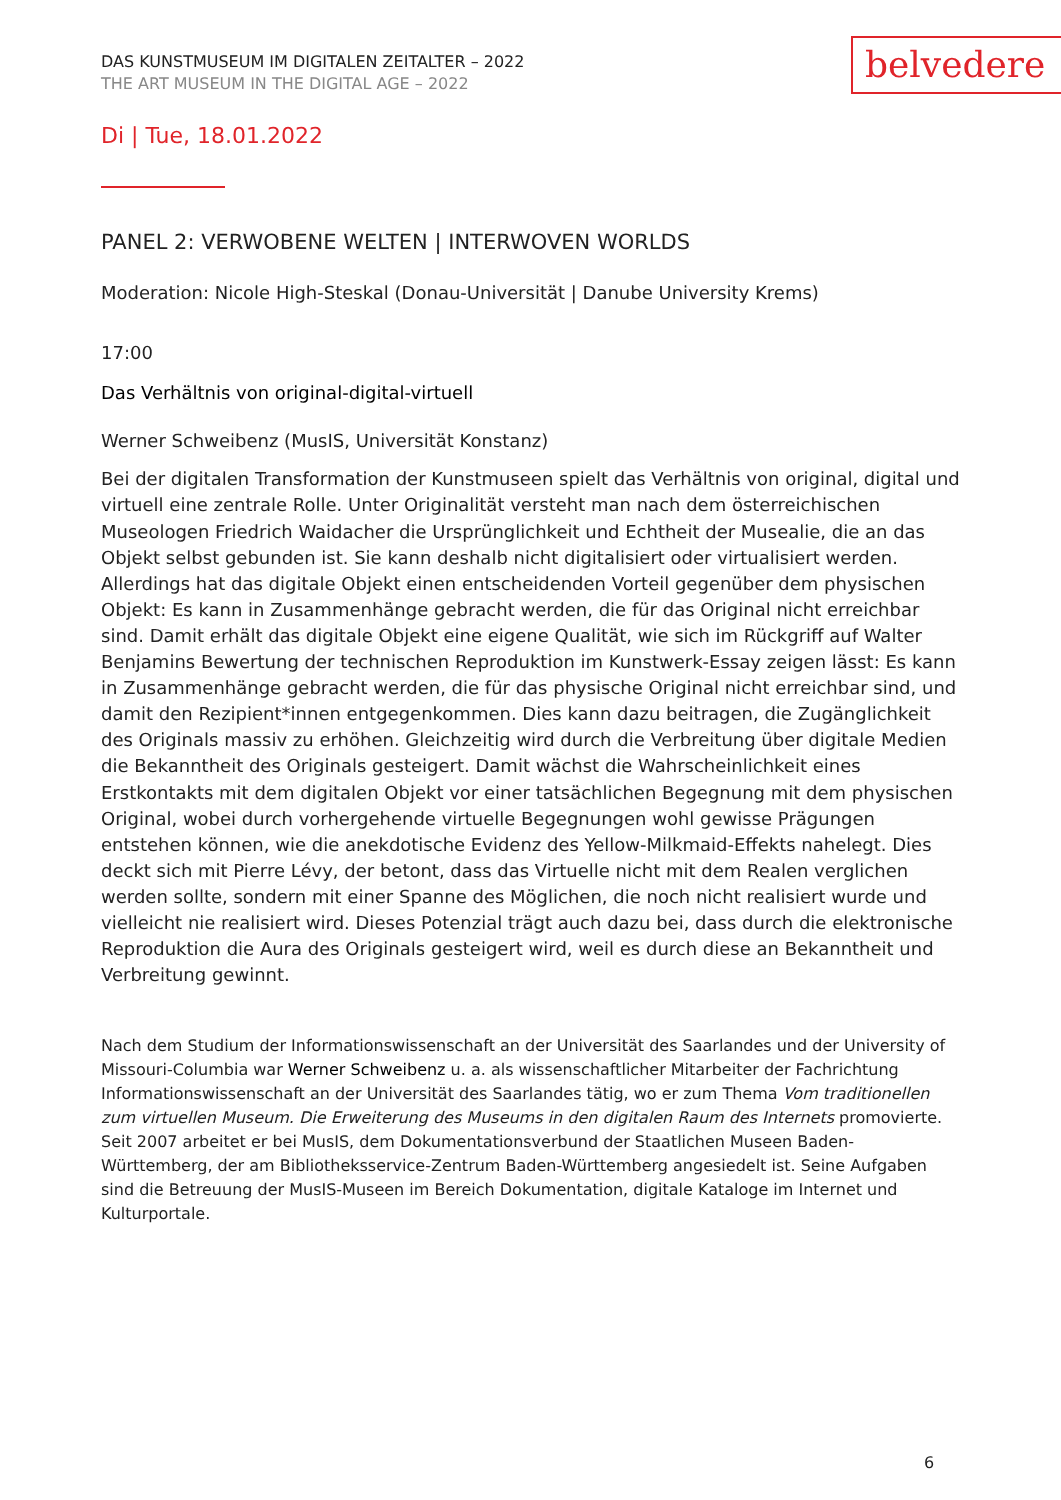DAS KUNSTMUSEUM IM DIGITALEN ZEITALTER – 2022
THE ART MUSEUM IN THE DIGITAL AGE – 2022
belvedere
Di | Tue, 18.01.2022
PANEL 2: VERWOBENE WELTEN | INTERWOVEN WORLDS
Moderation: Nicole High-Steskal (Donau-Universität | Danube University Krems)
17:00
Das Verhältnis von original-digital-virtuell
Werner Schweibenz (MusIS, Universität Konstanz)
Bei der digitalen Transformation der Kunstmuseen spielt das Verhältnis von original, digital und virtuell eine zentrale Rolle. Unter Originalität versteht man nach dem österreichischen Museologen Friedrich Waidacher die Ursprünglichkeit und Echtheit der Musealie, die an das Objekt selbst gebunden ist. Sie kann deshalb nicht digitalisiert oder virtualisiert werden. Allerdings hat das digitale Objekt einen entscheidenden Vorteil gegenüber dem physischen Objekt: Es kann in Zusammenhänge gebracht werden, die für das Original nicht erreichbar sind. Damit erhält das digitale Objekt eine eigene Qualität, wie sich im Rückgriff auf Walter Benjamins Bewertung der technischen Reproduktion im Kunstwerk-Essay zeigen lässt: Es kann in Zusammenhänge gebracht werden, die für das physische Original nicht erreichbar sind, und damit den Rezipient*innen entgegenkommen. Dies kann dazu beitragen, die Zugänglichkeit des Originals massiv zu erhöhen. Gleichzeitig wird durch die Verbreitung über digitale Medien die Bekanntheit des Originals gesteigert. Damit wächst die Wahrscheinlichkeit eines Erstkontakts mit dem digitalen Objekt vor einer tatsächlichen Begegnung mit dem physischen Original, wobei durch vorhergehende virtuelle Begegnungen wohl gewisse Prägungen entstehen können, wie die anekdotische Evidenz des Yellow-Milkmaid-Effekts nahelegt. Dies deckt sich mit Pierre Lévy, der betont, dass das Virtuelle nicht mit dem Realen verglichen werden sollte, sondern mit einer Spanne des Möglichen, die noch nicht realisiert wurde und vielleicht nie realisiert wird. Dieses Potenzial trägt auch dazu bei, dass durch die elektronische Reproduktion die Aura des Originals gesteigert wird, weil es durch diese an Bekanntheit und Verbreitung gewinnt.
Nach dem Studium der Informationswissenschaft an der Universität des Saarlandes und der University of Missouri-Columbia war Werner Schweibenz u. a. als wissenschaftlicher Mitarbeiter der Fachrichtung Informationswissenschaft an der Universität des Saarlandes tätig, wo er zum Thema Vom traditionellen zum virtuellen Museum. Die Erweiterung des Museums in den digitalen Raum des Internets promovierte. Seit 2007 arbeitet er bei MusIS, dem Dokumentationsverbund der Staatlichen Museen Baden-Württemberg, der am Bibliotheksservice-Zentrum Baden-Württemberg angesiedelt ist. Seine Aufgaben sind die Betreuung der MusIS-Museen im Bereich Dokumentation, digitale Kataloge im Internet und Kulturportale.
6